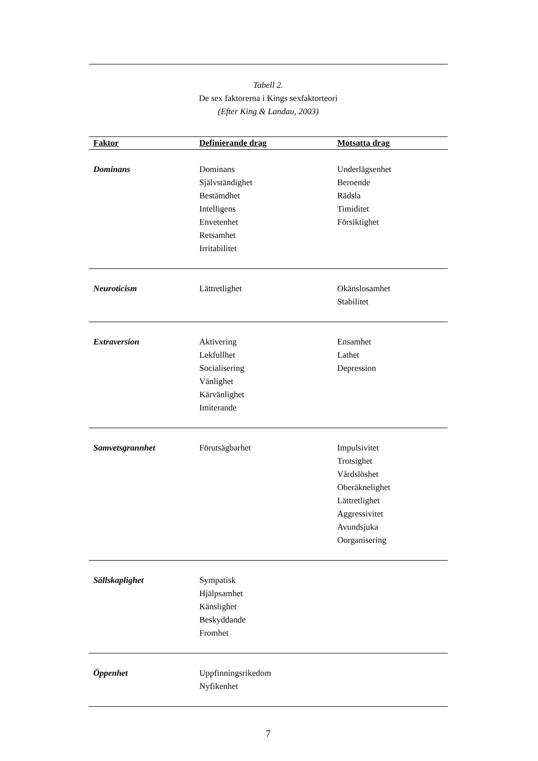Tabell 2.
De sex faktorerna i Kings sexfaktorteori
(Efter King & Landau, 2003)
| Faktor | Definierande drag | Motsatta drag |
| --- | --- | --- |
| Dominans | Dominans Självständighet Bestämdhet Intelligens Envetenhet Retsamhet Irritabilitet | Underlägsenhet Beroende Rädsla Timiditet Försiktighet |
| Neuroticism | Lättretlighet | Okänslosamhet Stabilitet |
| Extraversion | Aktivering Lekfullhet Socialisering Vänlighet Kärvänlighet Imiterande | Ensamhet Lathet Depression |
| Samvetsgrannhet | Förutsägbarhet | Impulsivitet Trotsighet Vårdslöshet Oberäknelighet Lättretlighet Aggressivitet Avundsjuka Oorganisering |
| Sällskaplighet | Sympatisk Hjälpsamhet Känslighet Beskyddande Fromhet | |
| Öppenhet | Uppfinningsrikedom Nyfikenhet | |
7